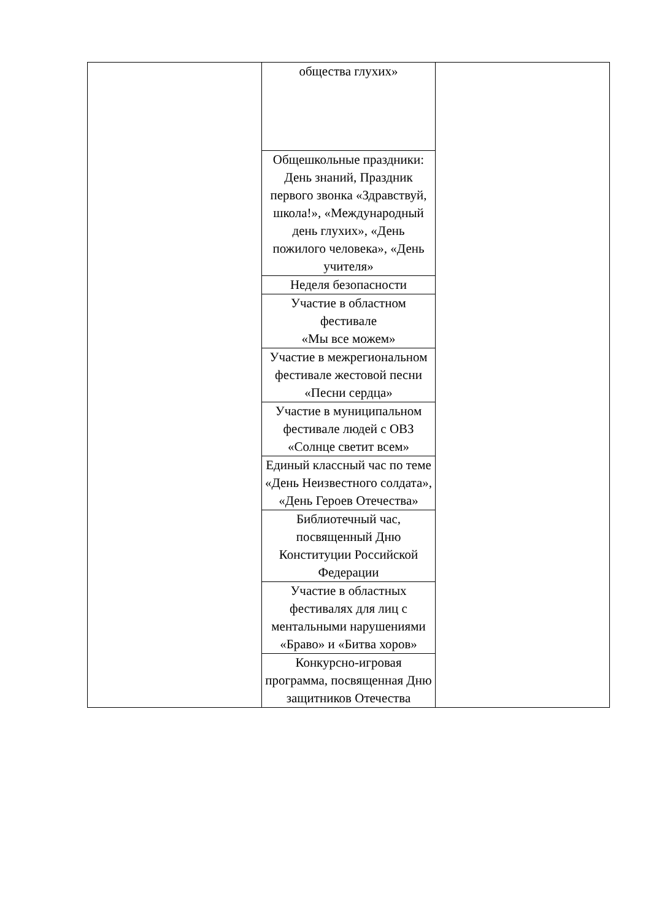| | общества глухих» | |
| | Общешкольные праздники: День знаний, Праздник первого звонка «Здравствуй, школа!», «Международный день глухих», «День пожилого человека», «День учителя» | |
| | Неделя безопасности | |
| | Участие в областном фестивале «Мы все можем» | |
| | Участие в межрегиональном фестивале жестовой песни «Песни сердца» | |
| | Участие в муниципальном фестивале людей с ОВЗ «Солнце светит всем» | |
| | Единый классный час по теме «День Неизвестного солдата», «День Героев Отечества» | |
| | Библиотечный час, посвященный Дню Конституции Российской Федерации | |
| | Участие в областных фестивалях для лиц с ментальными нарушениями «Браво» и «Битва хоров» | |
| | Конкурсно-игровая программа, посвященная Дню защитников Отечества | |